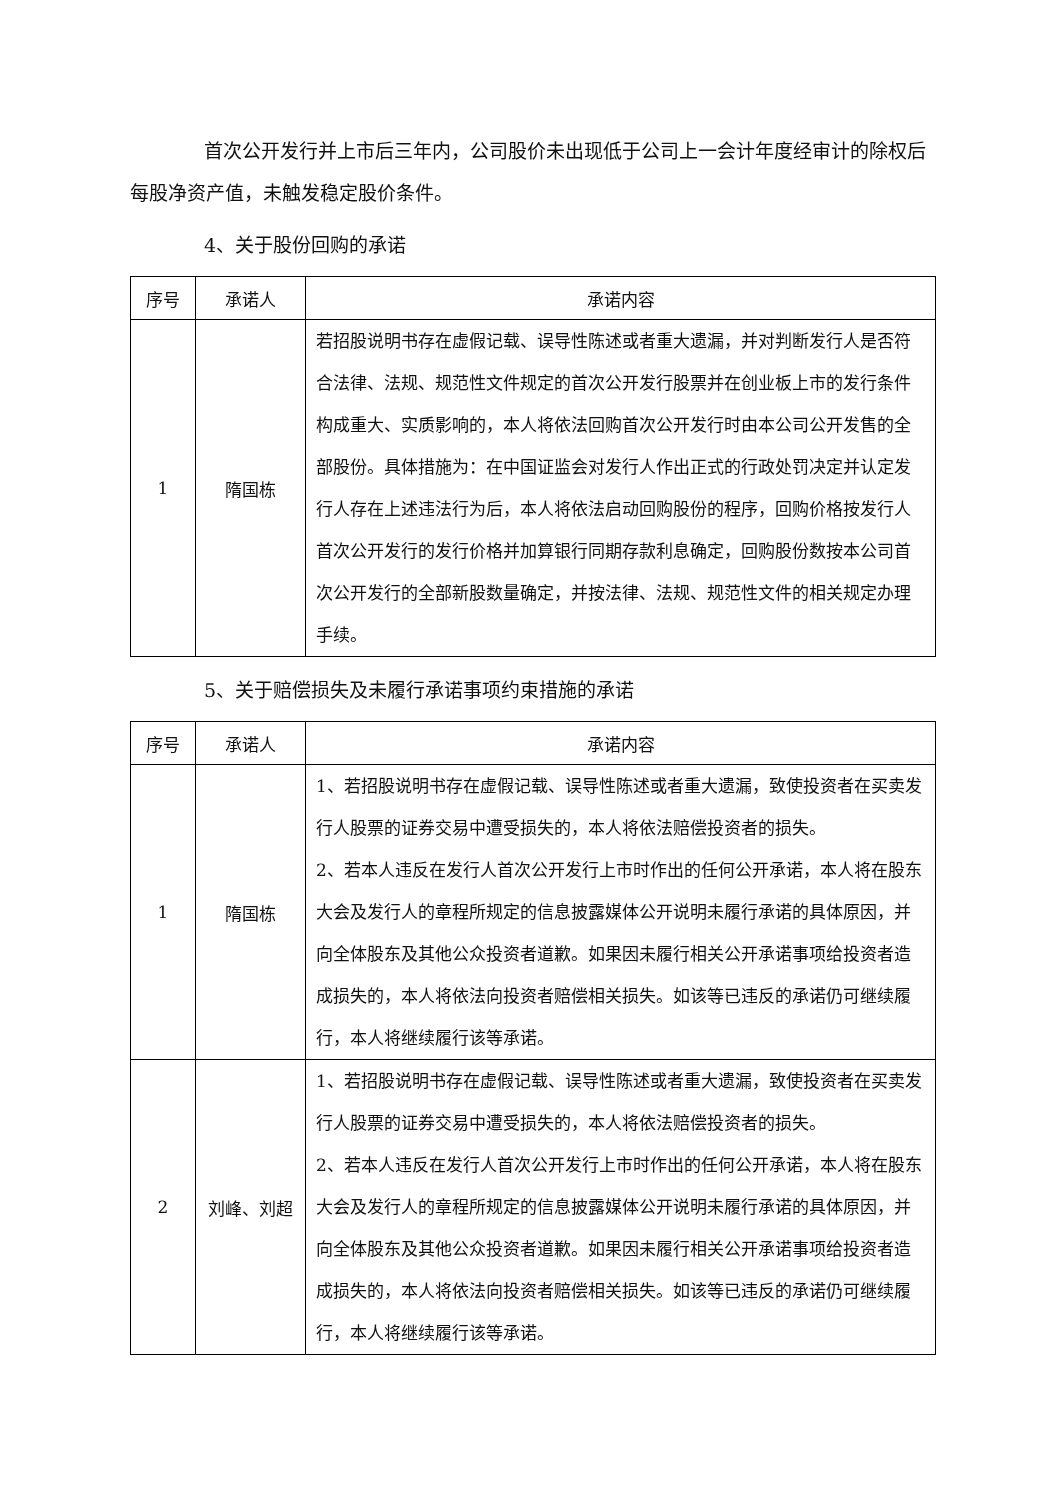首次公开发行并上市后三年内，公司股价未出现低于公司上一会计年度经审计的除权后每股净资产值，未触发稳定股价条件。
4、关于股份回购的承诺
| 序号 | 承诺人 | 承诺内容 |
| --- | --- | --- |
| 1 | 隋国栋 | 若招股说明书存在虚假记载、误导性陈述或者重大遗漏，并对判断发行人是否符合法律、法规、规范性文件规定的首次公开发行股票并在创业板上市的发行条件构成重大、实质影响的，本人将依法回购首次公开发行时由本公司公开发售的全部股份。具体措施为：在中国证监会对发行人作出正式的行政处罚决定并认定发行人存在上述违法行为后，本人将依法启动回购股份的程序，回购价格按发行人首次公开发行的发行价格并加算银行同期存款利息确定，回购股份数按本公司首次公开发行的全部新股数量确定，并按法律、法规、规范性文件的相关规定办理手续。 |
5、关于赔偿损失及未履行承诺事项约束措施的承诺
| 序号 | 承诺人 | 承诺内容 |
| --- | --- | --- |
| 1 | 隋国栋 | 1、若招股说明书存在虚假记载、误导性陈述或者重大遗漏，致使投资者在买卖发行人股票的证券交易中遭受损失的，本人将依法赔偿投资者的损失。 2、若本人违反在发行人首次公开发行上市时作出的任何公开承诺，本人将在股东大会及发行人的章程所规定的信息披露媒体公开说明未履行承诺的具体原因，并向全体股东及其他公众投资者道歉。如果因未履行相关公开承诺事项给投资者造成损失的，本人将依法向投资者赔偿相关损失。如该等已违反的承诺仍可继续履行，本人将继续履行该等承诺。 |
| 2 | 刘峰、刘超 | 1、若招股说明书存在虚假记载、误导性陈述或者重大遗漏，致使投资者在买卖发行人股票的证券交易中遭受损失的，本人将依法赔偿投资者的损失。 2、若本人违反在发行人首次公开发行上市时作出的任何公开承诺，本人将在股东大会及发行人的章程所规定的信息披露媒体公开说明未履行承诺的具体原因，并向全体股东及其他公众投资者道歉。如果因未履行相关公开承诺事项给投资者造成损失的，本人将依法向投资者赔偿相关损失。如该等已违反的承诺仍可继续履行，本人将继续履行该等承诺。 |